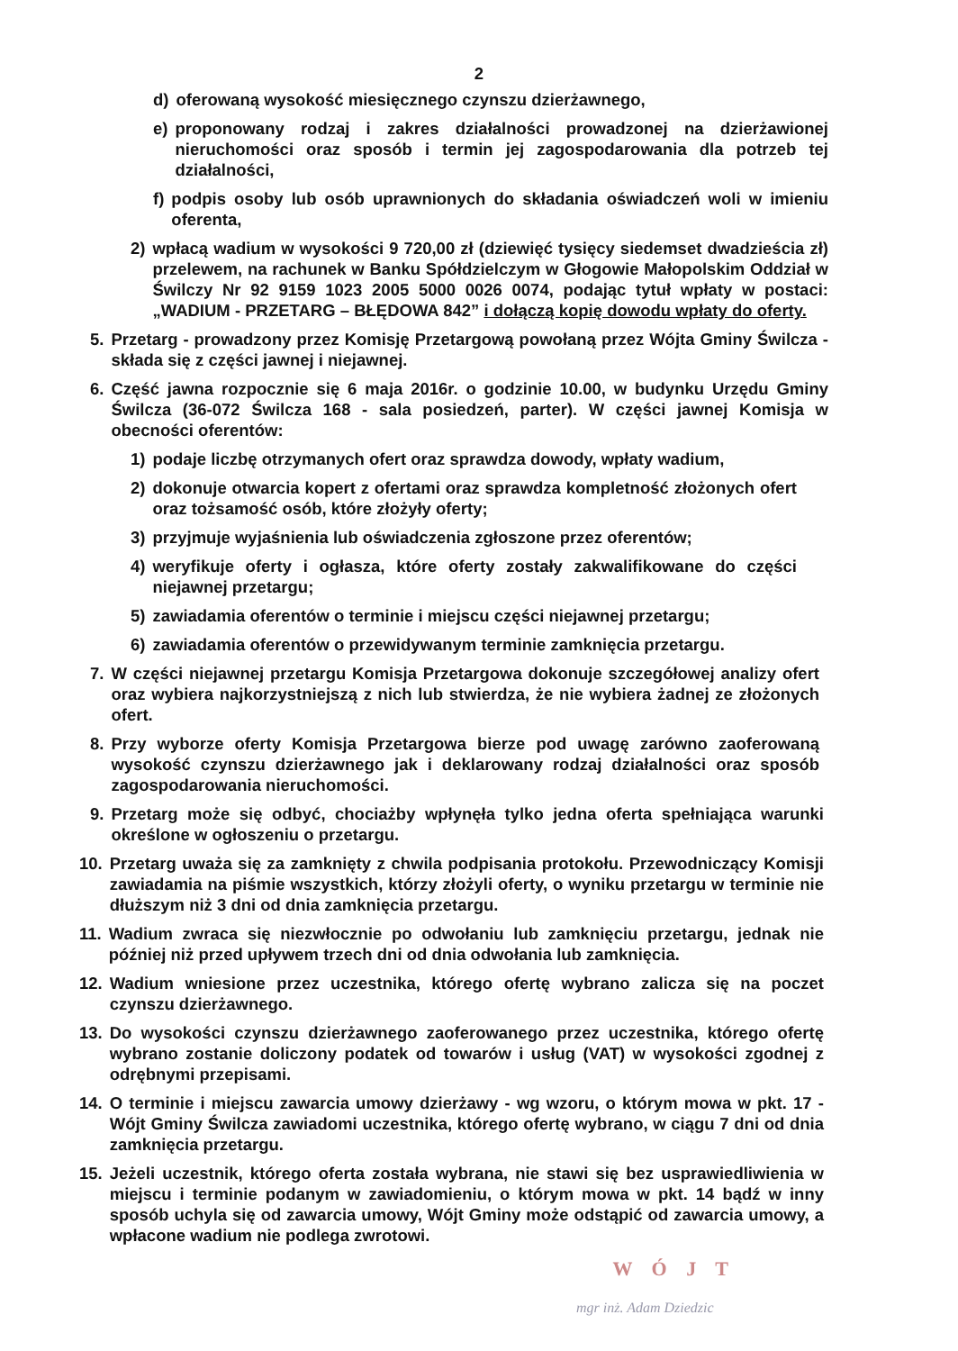2
d) oferowaną wysokość miesięcznego czynszu dzierżawnego,
e) proponowany rodzaj i zakres działalności prowadzonej na dzierżawionej nieruchomości oraz sposób i termin jej zagospodarowania dla potrzeb tej działalności,
f) podpis osoby lub osób uprawnionych do składania oświadczeń woli w imieniu oferenta,
2) wpłacą wadium w wysokości 9 720,00 zł (dziewięć tysięcy siedemset dwadzieścia zł) przelewem, na rachunek w Banku Spółdzielczym w Głogowie Małopolskim Oddział w Świlczy Nr 92 9159 1023 2005 5000 0026 0074, podając tytuł wpłaty w postaci: „WADIUM - PRZETARG – BŁĘDOWA 842” i dołączą kopię dowodu wpłaty do oferty.
5. Przetarg - prowadzony przez Komisję Przetargową powołaną przez Wójta Gminy Świlcza - składa się z części jawnej i niejawnej.
6. Część jawna rozpocznie się 6 maja 2016r. o godzinie 10.00, w budynku Urzędu Gminy Świlcza (36-072 Świlcza 168 - sala posiedzeń, parter). W części jawnej Komisja w obecności oferentów:
1) podaje liczbę otrzymanych ofert oraz sprawdza dowody, wpłaty wadium,
2) dokonuje otwarcia kopert z ofertami oraz sprawdza kompletność złożonych ofert oraz tożsamość osób, które złożyły oferty;
3) przyjmuje wyjaśnienia lub oświadczenia zgłoszone przez oferentów;
4) weryfikuje oferty i ogłasza, które oferty zostały zakwalifikowane do części niejawnej przetargu;
5) zawiadamia oferentów o terminie i miejscu części niejawnej przetargu;
6) zawiadamia oferentów o przewidywanym terminie zamknięcia przetargu.
7. W części niejawnej przetargu Komisja Przetargowa dokonuje szczegółowej analizy ofert oraz wybiera najkorzystniejszą z nich lub stwierdza, że nie wybiera żadnej ze złożonych ofert.
8. Przy wyborze oferty Komisja Przetargowa bierze pod uwagę zarówno zaoferowaną wysokość czynszu dzierżawnego jak i deklarowany rodzaj działalności oraz sposób zagospodarowania nieruchomości.
9. Przetarg może się odbyć, chociażby wpłynęła tylko jedna oferta spełniająca warunki określone w ogłoszeniu o przetargu.
10. Przetarg uważa się za zamknięty z chwila podpisania protokołu. Przewodniczący Komisji zawiadamia na piśmie wszystkich, którzy złożyli oferty, o wyniku przetargu w terminie nie dłuższym niż 3 dni od dnia zamknięcia przetargu.
11. Wadium zwraca się niezwłocznie po odwołaniu lub zamknięciu przetargu, jednak nie później niż przed upływem trzech dni od dnia odwołania lub zamknięcia.
12. Wadium wniesione przez uczestnika, którego ofertę wybrano zalicza się na poczet czynszu dzierżawnego.
13. Do wysokości czynszu dzierżawnego zaoferowanego przez uczestnika, którego ofertę wybrano zostanie doliczony podatek od towarów i usług (VAT) w wysokości zgodnej z odrębnymi przepisami.
14. O terminie i miejscu zawarcia umowy dzierżawy - wg wzoru, o którym mowa w pkt. 17 - Wójt Gminy Świlcza zawiadomi uczestnika, którego ofertę wybrano, w ciągu 7 dni od dnia zamknięcia przetargu.
15. Jeżeli uczestnik, którego oferta została wybrana, nie stawi się bez usprawiedliwienia w miejscu i terminie podanym w zawiadomieniu, o którym mowa w pkt. 14 bądź w inny sposób uchyla się od zawarcia umowy, Wójt Gminy może odstąpić od zawarcia umowy, a wpłacone wadium nie podlega zwrotowi.
W Ó J T
mgr inż. Adam Dziedzic